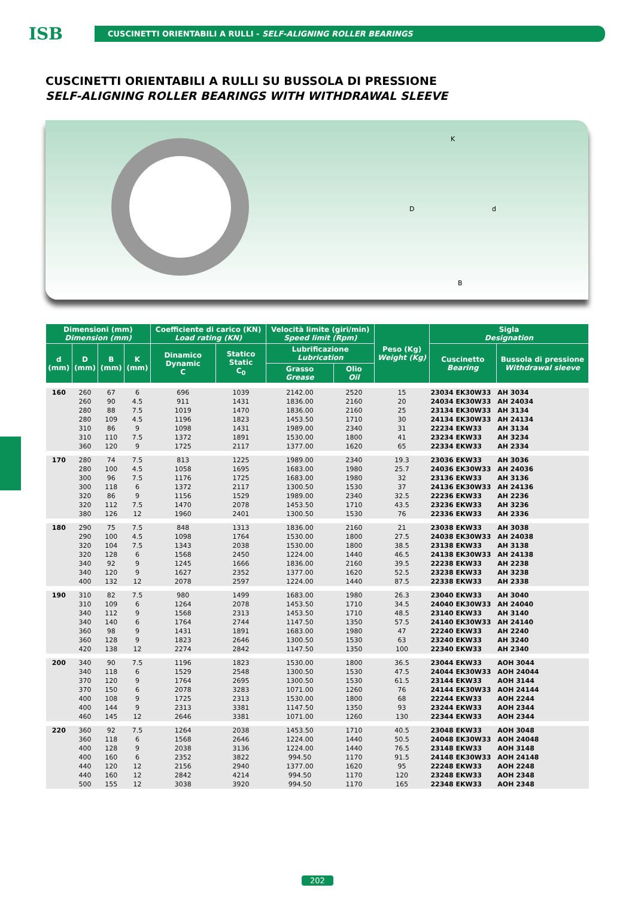ISB
CUSCINETTI ORIENTABILI A RULLI - SELF-ALIGNING ROLLER BEARINGS
CUSCINETTI ORIENTABILI A RULLI SU BUSSOLA DI PRESSIONE
SELF-ALIGNING ROLLER BEARINGS WITH WITHDRAWAL SLEEVE
K
D d
B
| Dimensioni (mm) Dimension (mm) | | | | Coefficiente di carico (KN) Load rating (KN) | | Velocità limite (giri/min) Speed limit (Rpm) | | Peso (Kg) Weight (Kg) | Sigla Designation | |
| --- | --- | --- | --- | --- | --- | --- | --- | --- | --- | --- |
| d (mm) | D (mm) | B (mm) | K (mm) | Dinamico Dynamic C | Statico Static C<sub>0</sub> | Lubrificazione Lubrication | | | Cuscinetto Bearing | Bussola di pressione Withdrawal sleeve |
| | | | | | | Grasso Grease | Olio Oil | | | |
| 160 | 260 | 67 | 6 | 696 | 1039 | 2142.00 | 2520 | 15 | 23034 EK30W33 | AH 3034 |
| | 260 | 90 | 4.5 | 911 | 1431 | 1836.00 | 2160 | 20 | 24034 EK30W33 | AH 24034 |
| | 280 | 88 | 7.5 | 1019 | 1470 | 1836.00 | 2160 | 25 | 23134 EK30W33 | AH 3134 |
| | 280 | 109 | 4.5 | 1196 | 1823 | 1453.50 | 1710 | 30 | 24134 EK30W33 | AH 24134 |
| | 310 | 86 | 9 | 1098 | 1431 | 1989.00 | 2340 | 31 | 22234 EKW33 | AH 3134 |
| | 310 | 110 | 7.5 | 1372 | 1891 | 1530.00 | 1800 | 41 | 23234 EKW33 | AH 3234 |
| | 360 | 120 | 9 | 1725 | 2117 | 1377.00 | 1620 | 65 | 22334 EKW33 | AH 2334 |
| 170 | 280 | 74 | 7.5 | 813 | 1225 | 1989.00 | 2340 | 19.3 | 23036 EKW33 | AH 3036 |
| | 280 | 100 | 4.5 | 1058 | 1695 | 1683.00 | 1980 | 25.7 | 24036 EK30W33 | AH 24036 |
| | 300 | 96 | 7.5 | 1176 | 1725 | 1683.00 | 1980 | 32 | 23136 EKW33 | AH 3136 |
| | 300 | 118 | 6 | 1372 | 2117 | 1300.50 | 1530 | 37 | 24136 EK30W33 | AH 24136 |
| | 320 | 86 | 9 | 1156 | 1529 | 1989.00 | 2340 | 32.5 | 22236 EKW33 | AH 2236 |
| | 320 | 112 | 7.5 | 1470 | 2078 | 1453.50 | 1710 | 43.5 | 23236 EKW33 | AH 3236 |
| | 380 | 126 | 12 | 1960 | 2401 | 1300.50 | 1530 | 76 | 22336 EKW33 | AH 2336 |
| 180 | 290 | 75 | 7.5 | 848 | 1313 | 1836.00 | 2160 | 21 | 23038 EKW33 | AH 3038 |
| | 290 | 100 | 4.5 | 1098 | 1764 | 1530.00 | 1800 | 27.5 | 24038 EK30W33 | AH 24038 |
| | 320 | 104 | 7.5 | 1343 | 2038 | 1530.00 | 1800 | 38.5 | 23138 EKW33 | AH 3138 |
| | 320 | 128 | 6 | 1568 | 2450 | 1224.00 | 1440 | 46.5 | 24138 EK30W33 | AH 24138 |
| | 340 | 92 | 9 | 1245 | 1666 | 1836.00 | 2160 | 39.5 | 22238 EKW33 | AH 2238 |
| | 340 | 120 | 9 | 1627 | 2352 | 1377.00 | 1620 | 52.5 | 23238 EKW33 | AH 3238 |
| | 400 | 132 | 12 | 2078 | 2597 | 1224.00 | 1440 | 87.5 | 22338 EKW33 | AH 2338 |
| 190 | 310 | 82 | 7.5 | 980 | 1499 | 1683.00 | 1980 | 26.3 | 23040 EKW33 | AH 3040 |
| | 310 | 109 | 6 | 1264 | 2078 | 1453.50 | 1710 | 34.5 | 24040 EK30W33 | AH 24040 |
| | 340 | 112 | 9 | 1568 | 2313 | 1453.50 | 1710 | 48.5 | 23140 EKW33 | AH 3140 |
| | 340 | 140 | 6 | 1764 | 2744 | 1147.50 | 1350 | 57.5 | 24140 EK30W33 | AH 24140 |
| | 360 | 98 | 9 | 1431 | 1891 | 1683.00 | 1980 | 47 | 22240 EKW33 | AH 2240 |
| | 360 | 128 | 9 | 1823 | 2646 | 1300.50 | 1530 | 63 | 23240 EKW33 | AH 3240 |
| | 420 | 138 | 12 | 2274 | 2842 | 1147.50 | 1350 | 100 | 22340 EKW33 | AH 2340 |
| 200 | 340 | 90 | 7.5 | 1196 | 1823 | 1530.00 | 1800 | 36.5 | 23044 EKW33 | AOH 3044 |
| | 340 | 118 | 6 | 1529 | 2548 | 1300.50 | 1530 | 47.5 | 24044 EK30W33 | AOH 24044 |
| | 370 | 120 | 9 | 1764 | 2695 | 1300.50 | 1530 | 61.5 | 23144 EKW33 | AOH 3144 |
| | 370 | 150 | 6 | 2078 | 3283 | 1071.00 | 1260 | 76 | 24144 EK30W33 | AOH 24144 |
| | 400 | 108 | 9 | 1725 | 2313 | 1530.00 | 1800 | 68 | 22244 EKW33 | AOH 2244 |
| | 400 | 144 | 9 | 2313 | 3381 | 1147.50 | 1350 | 93 | 23244 EKW33 | AOH 2344 |
| | 460 | 145 | 12 | 2646 | 3381 | 1071.00 | 1260 | 130 | 22344 EKW33 | AOH 2344 |
| 220 | 360 | 92 | 7.5 | 1264 | 2038 | 1453.50 | 1710 | 40.5 | 23048 EKW33 | AOH 3048 |
| | 360 | 118 | 6 | 1568 | 2646 | 1224.00 | 1440 | 50.5 | 24048 EK30W33 | AOH 24048 |
| | 400 | 128 | 9 | 2038 | 3136 | 1224.00 | 1440 | 76.5 | 23148 EKW33 | AOH 3148 |
| | 400 | 160 | 6 | 2352 | 3822 | 994.50 | 1170 | 91.5 | 24148 EK30W33 | AOH 24148 |
| | 440 | 120 | 12 | 2156 | 2940 | 1377.00 | 1620 | 95 | 22248 EKW33 | AOH 2248 |
| | 440 | 160 | 12 | 2842 | 4214 | 994.50 | 1170 | 120 | 23248 EKW33 | AOH 2348 |
| | 500 | 155 | 12 | 3038 | 3920 | 994.50 | 1170 | 165 | 22348 EKW33 | AOH 2348 |
202